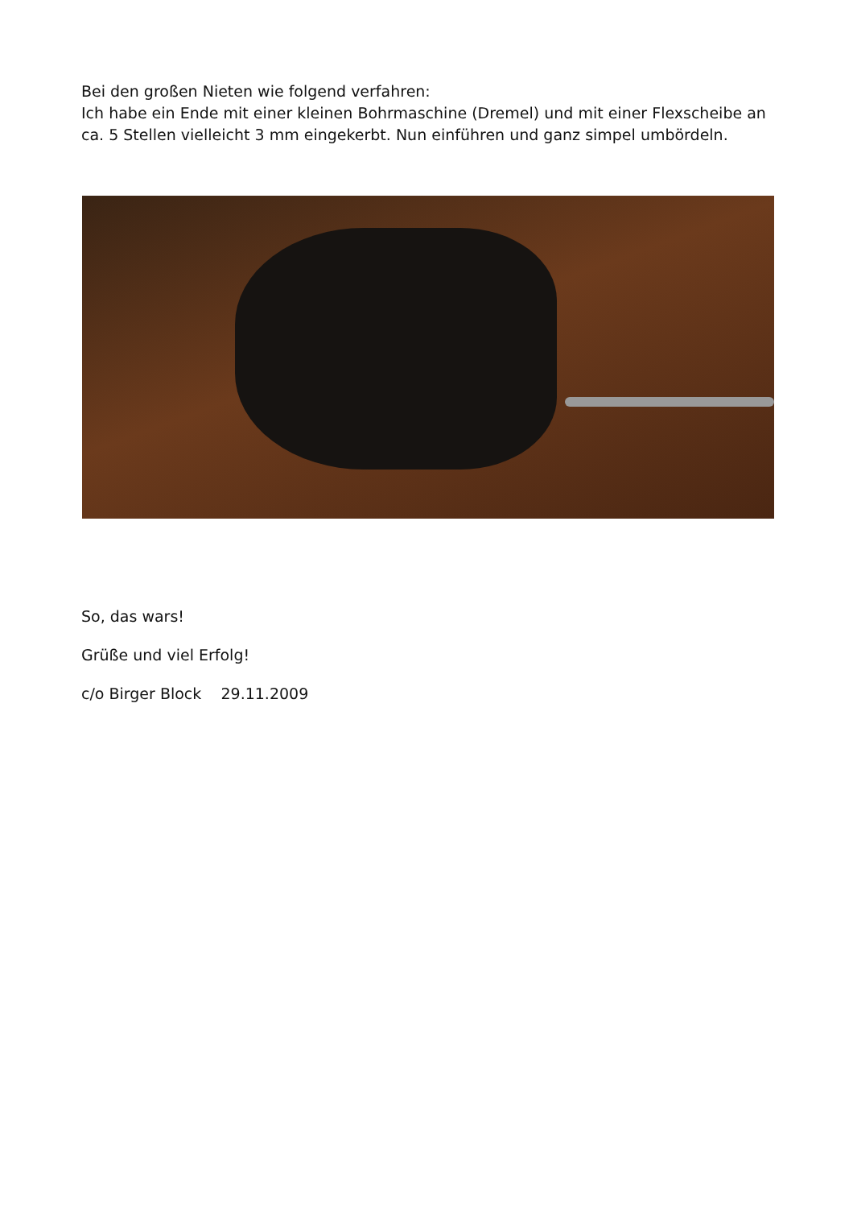Bei den großen Nieten wie folgend verfahren:
Ich habe ein Ende mit einer kleinen Bohrmaschine (Dremel) und mit einer Flexscheibe an ca. 5 Stellen vielleicht 3 mm eingekerbt. Nun einführen und ganz simpel umbördeln.
So, das wars!
Grüße und viel Erfolg!
c/o Birger Block 29.11.2009